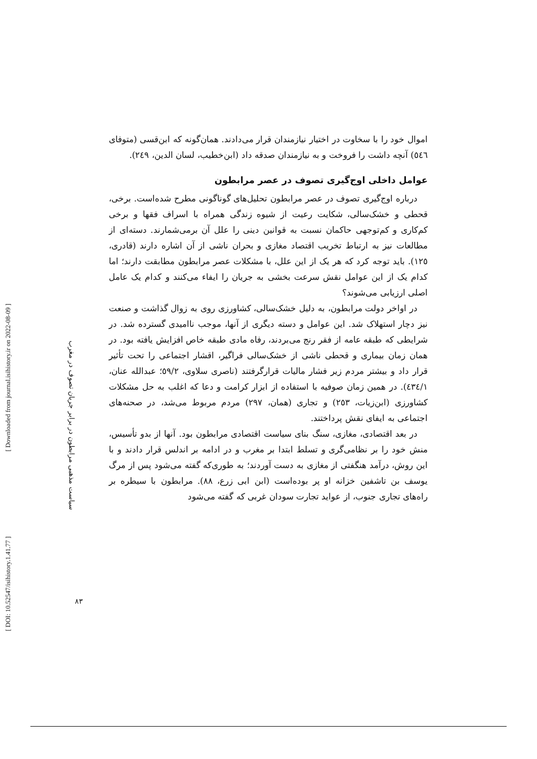[ Downloaded from journal.isihistory.ir on 2022-08-09 ]
[ DOI: 10.52547/isihistory.1.41.77 ]
سیاست مذهبی مرابطون در برابر جریان تصوف در مغرب
۸۳
اموال خود را با سخاوت در اختیار نیازمندان قرار می‌دادند. همان‌گونه که ابن‌قسی (متوفای ٥٤٦) آنچه داشت را فروخت و به نیازمندان صدقه داد (ابن‌خطیب، لسان الدین، ٢٤٩).
عوامل داخلی اوج‌گیری تصوف در عصر مرابطون
درباره اوج‌گیری تصوف در عصر مرابطون تحلیل‌های گوناگونی مطرح شده‌است. برخی، قحطی و خشک‌سالی، شکایت رعیت از شیوه زندگی همراه با اسراف فقها و برخی کم‌کاری و کم‌توجهی حاکمان نسبت به قوانین دینی را علل آن برمی‌شمارند. دسته‌ای از مطالعات نیز به ارتباط تخریب اقتصاد مغازی و بحران ناشی از آن اشاره دارند (قادری، ١٢٥). باید توجه کرد که هر یک از این علل، با مشکلات عصر مرابطون مطابقت دارند؛ اما کدام یک از این عوامل نقش سرعت بخشی به جریان را ایفاء می‌کنند و کدام یک عامل اصلی ارزیابی می‌شوند؟
در اواخر دولت مرابطون، به دلیل خشک‌سالی، کشاورزی روی به زوال گذاشت و صنعت نیز دچار استهلاک شد. این عوامل و دسته دیگری از آنها، موجب ناامیدی گسترده شد. در شرایطی که طبقه عامه از فقر رنج می‌بردند، رفاه مادی طبقه خاص افزایش یافته بود. در همان زمان بیماری و قحطی ناشی از خشک‌سالی فراگیر، اقشار اجتماعی را تحت تأثیر قرار داد و بیشتر مردم زیر فشار مالیات قرارگرفتند (ناصری سلاوی، ٥٩/٢؛ عبدالله عنان، ٤٣٤/١). در همین زمان صوفیه با استفاده از ابزار کرامت و دعا که اغلب به حل مشکلات کشاورزی (ابن‌زیات، ٢٥٣) و تجاری (همان، ٢٩٧) مردم مربوط می‌شد، در صحنه‌های اجتماعی به ایفای نقش پرداختند.
در بعد اقتصادی، مغازی، سنگ بنای سیاست اقتصادی مرابطون بود. آنها از بدو تأسیس، منش خود را بر نظامی‌گری و تسلط ابتدا بر مغرب و در ادامه بر اندلس قرار دادند و با این روش، درآمد هنگفتی از مغازی به دست آوردند؛ به طوری‌که گفته می‌شود پس از مرگ یوسف بن تاشفین خزانه او پر بوده‌است (ابن ابی زرع، ٨٨). مرابطون با سیطره بر راه‌های تجاری جنوب، از عواید تجارت سودان غربی که گفته می‌شود